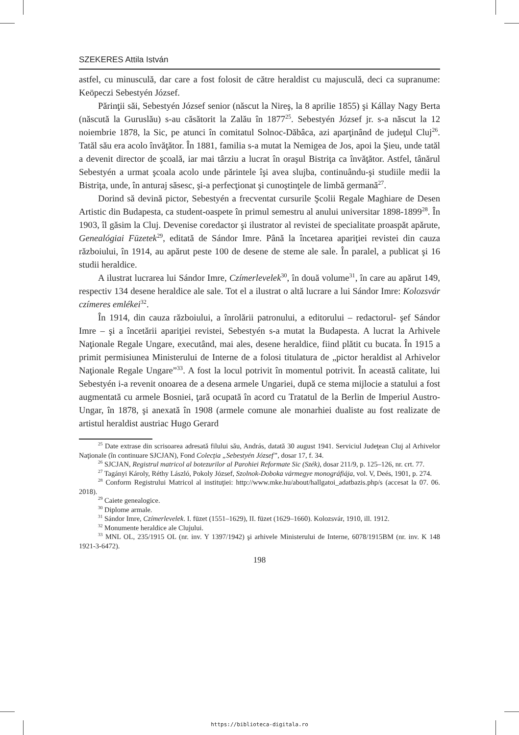SZEKERES Attila István
astfel, cu minusculă, dar care a fost folosit de către heraldist cu majusculă, deci ca supranume: Keöpeczi Sebestyén József.
Părinţii săi, Sebestyén József senior (născut la Nireş, la 8 aprilie 1855) şi Kállay Nagy Berta (născută la Guruslău) s-au căsătorit la Zalău în 1877<sup>25</sup>. Sebestyén József jr. s-a născut la 12 noiembrie 1878, la Sic, pe atunci în comitatul Solnoc-Dăbâca, azi aparţinând de judeţul Cluj<sup>26</sup>. Tatăl său era acolo învăţător. În 1881, familia s-a mutat la Nemigea de Jos, apoi la Şieu, unde tatăl a devenit director de şcoală, iar mai târziu a lucrat în oraşul Bistriţa ca învăţător. Astfel, tânărul Sebestyén a urmat şcoala acolo unde părintele îşi avea slujba, continuându-şi studiile medii la Bistriţa, unde, în anturaj săsesc, şi-a perfecţionat şi cunoştinţele de limbă germană<sup>27</sup>.
Dorind să devină pictor, Sebestyén a frecventat cursurile Şcolii Regale Maghiare de Desen Artistic din Budapesta, ca student-oaspete în primul semestru al anului universitar 1898-1899<sup>28</sup>. În 1903, îl găsim la Cluj. Devenise coredactor şi ilustrator al revistei de specialitate proaspăt apărute, Genealógiai Füzetek<sup>29</sup>, editată de Sándor Imre. Până la încetarea apariţiei revistei din cauza războiului, în 1914, au apărut peste 100 de desene de steme ale sale. În paralel, a publicat şi 16 studii heraldice.
A ilustrat lucrarea lui Sándor Imre, Czímerlevelek<sup>30</sup>, în două volume<sup>31</sup>, în care au apărut 149, respectiv 134 desene heraldice ale sale. Tot el a ilustrat o altă lucrare a lui Sándor Imre: Kolozsvár czímeres emlékei<sup>32</sup>.
În 1914, din cauza războiului, a înrolării patronului, a editorului – redactorul- şef Sándor Imre – şi a încetării apariţiei revistei, Sebestyén s-a mutat la Budapesta. A lucrat la Arhivele Naţionale Regale Ungare, executând, mai ales, desene heraldice, fiind plătit cu bucata. În 1915 a primit permisiunea Ministerului de Interne de a folosi titulatura de „pictor heraldist al Arhivelor Naţionale Regale Ungare”<sup>33</sup>. A fost la locul potrivit în momentul potrivit. În această calitate, lui Sebestyén i-a revenit onoarea de a desena armele Ungariei, după ce stema mijlocie a statului a fost augmentată cu armele Bosniei, ţară ocupată în acord cu Tratatul de la Berlin de Imperiul Austro-Ungar, în 1878, şi anexată în 1908 (armele comune ale monarhiei dualiste au fost realizate de artistul heraldist austriac Hugo Gerard
<sup>25</sup> Date extrase din scrisoarea adresată filului său, András, datată 30 august 1941. Serviciul Judeţean Cluj al Arhivelor Naţionale (în continuare SJCJAN), Fond Colecţia „Sebestyén József”, dosar 17, f. 34.
<sup>26</sup> SJCJAN, Registrul matricol al botezurilor al Parohiei Reformate Sic (Szék), dosar 211/9, p. 125–126, nr. crt. 77.
<sup>27</sup> Tagányi Károly, Réthy László, Pokoly József, Szolnok-Doboka vármegye monográfiája, vol. V, Deés, 1901, p. 274.
<sup>28</sup> Conform Registrului Matricol al instituţiei: http://www.mke.hu/about/hallgatoi_adatbazis.php/s (accesat la 07. 06. 2018).
<sup>29</sup> Caiete genealogice.
<sup>30</sup> Diplome armale.
<sup>31</sup> Sándor Imre, Czímerlevelek. I. füzet (1551–1629), II. füzet (1629–1660). Kolozsvár, 1910, ill. 1912.
<sup>32</sup> Monumente heraldice ale Clujului.
<sup>33</sup> MNL OL, 235/1915 OL (nr. inv. Y 1397/1942) şi arhivele Ministerului de Interne, 6078/1915BM (nr. inv. K 148 1921-3-6472).
198
https://biblioteca-digitala.ro